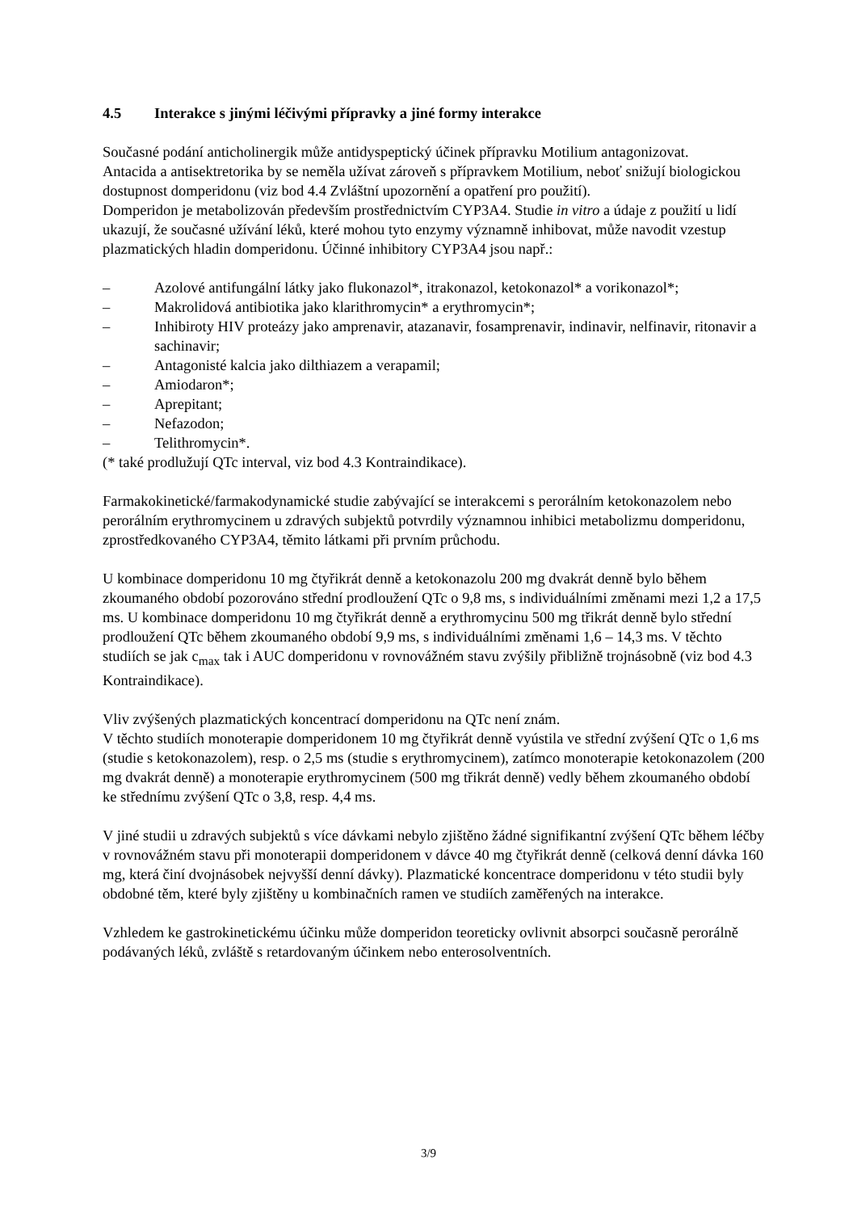4.5 Interakce s jinými léčivými přípravky a jiné formy interakce
Současné podání anticholinergik může antidyspeptický účinek přípravku Motilium antagonizovat.
Antacida a antisektretorika by se neměla užívat zároveň s přípravkem Motilium, neboť snižují biologickou dostupnost domperidonu (viz bod 4.4 Zvláštní upozornění a opatření pro použití).
Domperidon je metabolizován především prostřednictvím CYP3A4. Studie in vitro a údaje z použití u lidí ukazují, že současné užívání léků, které mohou tyto enzymy významně inhibovat, může navodit vzestup plazmatických hladin domperidonu. Účinné inhibitory CYP3A4 jsou např.:
– Azolové antifungální látky jako flukonazol*, itrakonazol, ketokonazol* a vorikonazol*;
– Makrolidová antibiotika jako klarithromycin* a erythromycin*;
– Inhibiroty HIV proteázy jako amprenavir, atazanavir, fosamprenavir, indinavir, nelfinavir, ritonavir a sachinavir;
– Antagonisté kalcia jako dilthiazem a verapamil;
– Amiodaron*;
– Aprepitant;
– Nefazodon;
– Telithromycin*.
(* také prodlužují QTc interval, viz bod 4.3 Kontraindikace).
Farmakokinetické/farmakodynamické studie zabývající se interakcemi s perorálním ketokonazolem nebo perorálním erythromycinem u zdravých subjektů potvrdily významnou inhibici metabolizmu domperidonu, zprostředkovaného CYP3A4, těmito látkami při prvním průchodu.
U kombinace domperidonu 10 mg čtyřikrát denně a ketokonazolu 200 mg dvakrát denně bylo během zkoumaného období pozorováno střední prodloužení QTc o 9,8 ms, s individuálními změnami mezi 1,2 a 17,5 ms. U kombinace domperidonu 10 mg čtyřikrát denně a erythromycinu 500 mg třikrát denně bylo střední prodloužení QTc během zkoumaného období 9,9 ms, s individuálními změnami 1,6 – 14,3 ms. V těchto studiích se jak c<sub>max</sub> tak i AUC domperidonu v rovnovážném stavu zvýšily přibližně trojnásobně (viz bod 4.3 Kontraindikace).
Vliv zvýšených plazmatických koncentrací domperidonu na QTc není znám.
V těchto studiích monoterapie domperidonem 10 mg čtyřikrát denně vyústila ve střední zvýšení QTc o 1,6 ms (studie s ketokonazolem), resp. o 2,5 ms (studie s erythromycinem), zatímco monoterapie ketokonazolem (200 mg dvakrát denně) a monoterapie erythromycinem (500 mg třikrát denně) vedly během zkoumaného období ke střednímu zvýšení QTc o 3,8, resp. 4,4 ms.
V jiné studii u zdravých subjektů s více dávkami nebylo zjištěno žádné signifikantní zvýšení QTc během léčby v rovnovážném stavu při monoterapii domperidonem v dávce 40 mg čtyřikrát denně (celková denní dávka 160 mg, která činí dvojnásobek nejvyšší denní dávky). Plazmatické koncentrace domperidonu v této studii byly obdobné těm, které byly zjištěny u kombinačních ramen ve studiích zaměřených na interakce.
Vzhledem ke gastrokinetickému účinku může domperidon teoreticky ovlivnit absorpci současně perorálně podávaných léků, zvláště s retardovaným účinkem nebo enterosolventních.
3/9